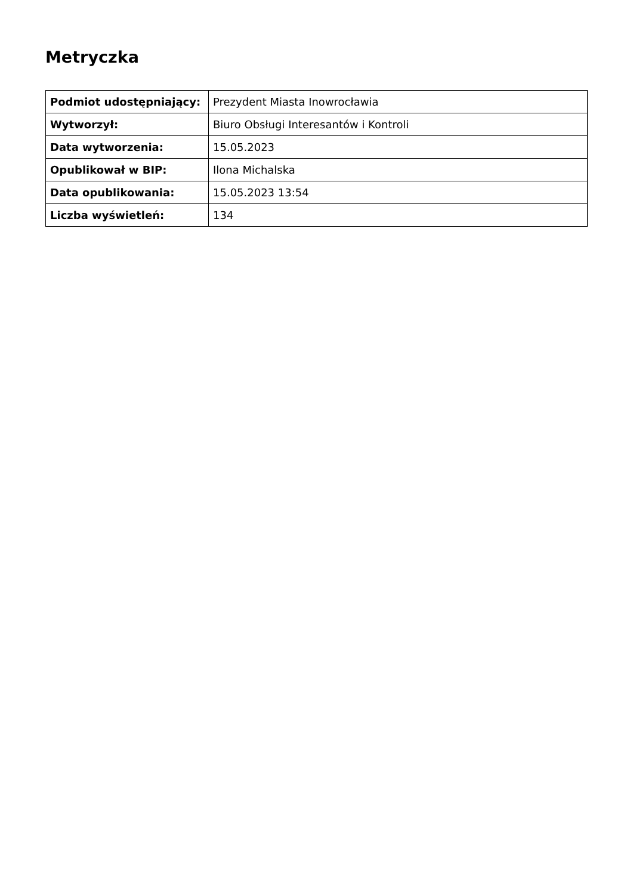Metryczka
| Podmiot udostępniający: | Prezydent Miasta Inowrocławia |
| Wytworzył: | Biuro Obsługi Interesantów i Kontroli |
| Data wytworzenia: | 15.05.2023 |
| Opublikował w BIP: | Ilona Michalska |
| Data opublikowania: | 15.05.2023 13:54 |
| Liczba wyświetleń: | 134 |